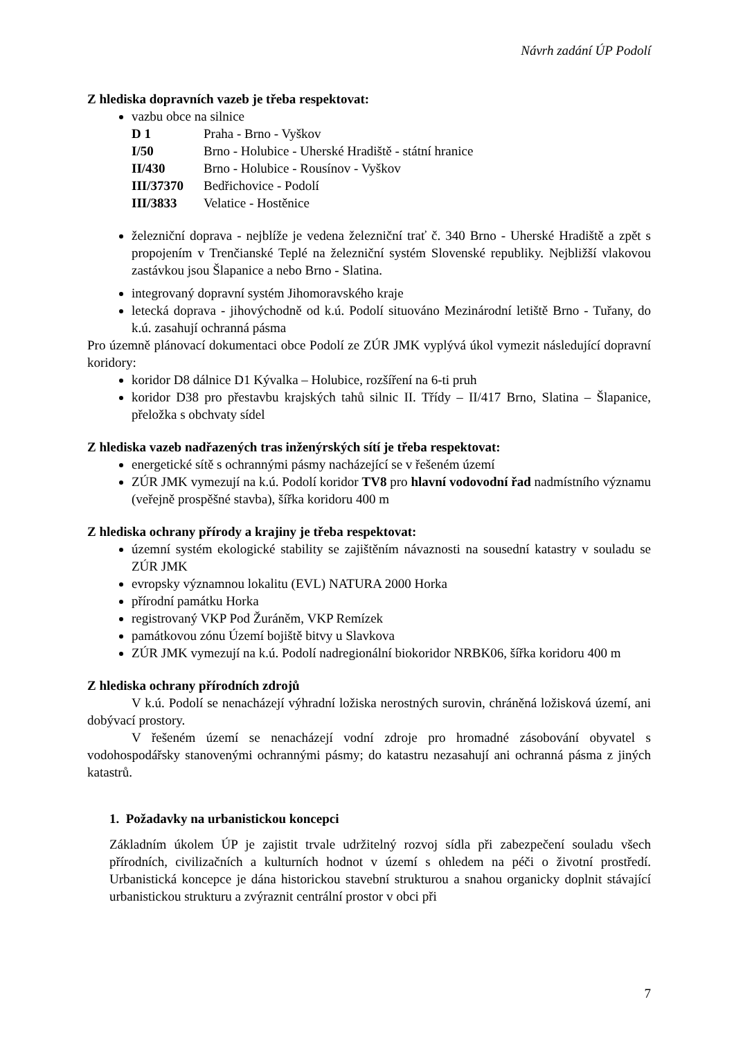Návrh zadání ÚP Podolí
Z hlediska dopravních vazeb je třeba respektovat:
vazbu obce na silnice
| D 1 | Praha - Brno - Vyškov |
| I/50 | Brno - Holubice - Uherské Hradiště - státní hranice |
| II/430 | Brno - Holubice - Rousínov - Vyškov |
| III/37370 | Bedřichovice - Podolí |
| III/3833 | Velatice - Hostěnice |
železniční doprava - nejblíže je vedena železniční trať č. 340 Brno - Uherské Hradiště a zpět s propojením v Trenčianské Teplé na železniční systém Slovenské republiky. Nejbližší vlakovou zastávkou jsou Šlapanice a nebo Brno - Slatina.
integrovaný dopravní systém Jihomoravského kraje
letecká doprava - jihovýchodně od k.ú. Podolí situováno Mezinárodní letiště Brno - Tuřany, do k.ú. zasahují ochranná pásma
Pro územně plánovací dokumentaci obce Podolí ze ZÚR JMK vyplývá úkol vymezit následující dopravní koridory:
koridor D8 dálnice D1 Kývalka – Holubice, rozšíření na 6-ti pruh
koridor D38 pro přestavbu krajských tahů silnic II. Třídy – II/417 Brno, Slatina – Šlapanice, přeložka s obchvaty sídel
Z hlediska vazeb nadřazených tras inženýrských sítí je třeba respektovat:
energetické sítě s ochrannými pásmy nacházející se v řešeném území
ZÚR JMK vymezují na k.ú. Podolí koridor TV8 pro hlavní vodovodní řad nadmístního významu (veřejně prospěšné stavba), šířka koridoru 400 m
Z hlediska ochrany přírody a krajiny je třeba respektovat:
územní systém ekologické stability se zajištěním návaznosti na sousední katastry v souladu se ZÚR JMK
evropsky významnou lokalitu (EVL) NATURA 2000 Horka
přírodní památku Horka
registrovaný VKP Pod Žuráněm, VKP Remízek
památkovou zónu Území bojiště bitvy u Slavkova
ZÚR JMK vymezují na k.ú. Podolí nadregionální biokoridor NRBK06, šířka koridoru 400 m
Z hlediska ochrany přírodních zdrojů
V k.ú. Podolí se nenacházejí výhradní ložiska nerostných surovin, chráněná ložisková území, ani dobývací prostory.
V řešeném území se nenacházejí vodní zdroje pro hromadné zásobování obyvatel s vodohospodářsky stanovenými ochrannými pásmy; do katastru nezasahují ani ochranná pásma z jiných katastrů.
1. Požadavky na urbanistickou koncepci
Základním úkolem ÚP je zajistit trvale udržitelný rozvoj sídla při zabezpečení souladu všech přírodních, civilizačních a kulturních hodnot v území s ohledem na péči o životní prostředí. Urbanistická koncepce je dána historickou stavební strukturou a snahou organicky doplnit stávající urbanistickou strukturu a zvýraznit centrální prostor v obci při
7